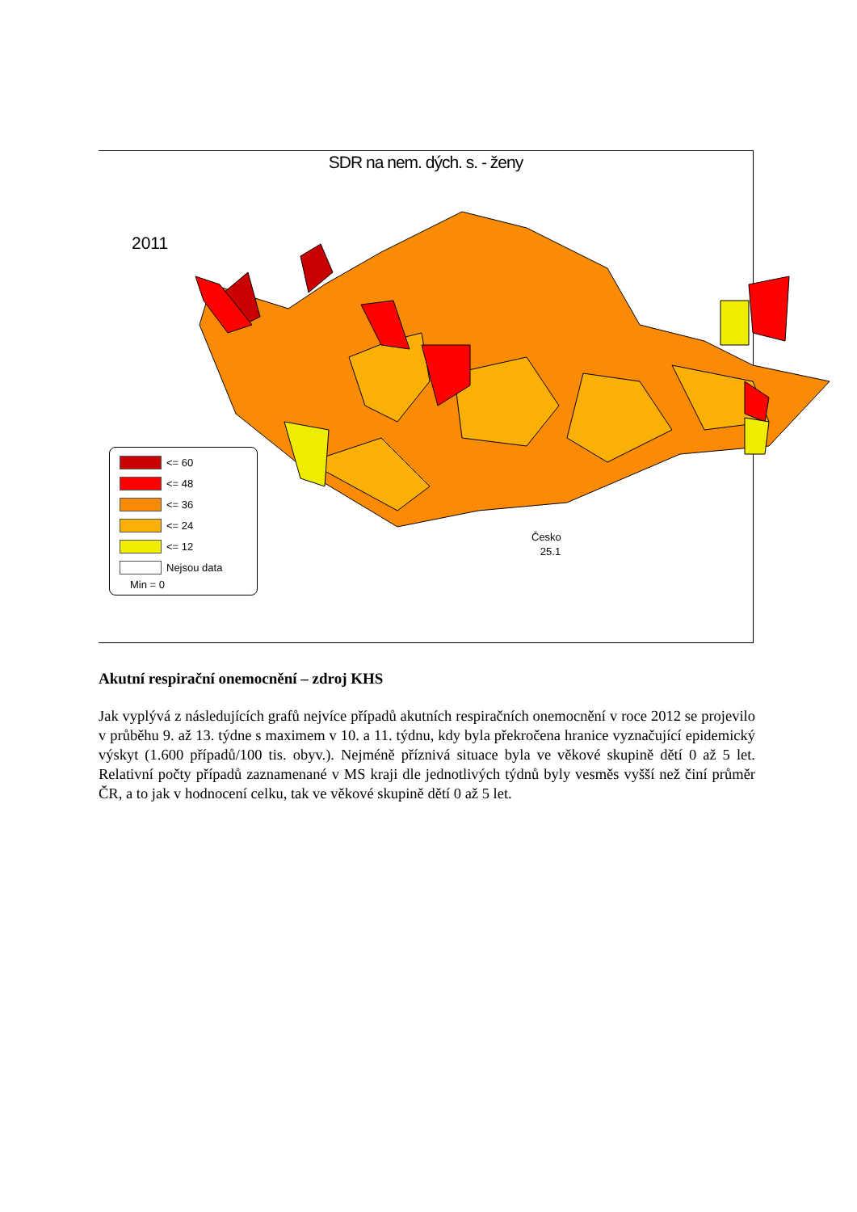SDR na nem. dých. s. - ženy
2011
<= 60
<= 48
<= 36
<= 24
<= 12
Nejsou data
Min = 0
Česko
25.1
Akutní respirační onemocnění – zdroj KHS
Jak vyplývá z následujících grafů nejvíce případů akutních respiračních onemocnění v roce 2012 se projevilo v průběhu 9. až 13. týdne s maximem v 10. a 11. týdnu, kdy byla překročena hranice vyznačující epidemický výskyt (1.600 případů/100 tis. obyv.). Nejméně příznivá situace byla ve věkové skupině dětí 0 až 5 let. Relativní počty případů zaznamenané v MS kraji dle jednotlivých týdnů byly vesměs vyšší než činí průměr ČR, a to jak v hodnocení celku, tak ve věkové skupině dětí 0 až 5 let.